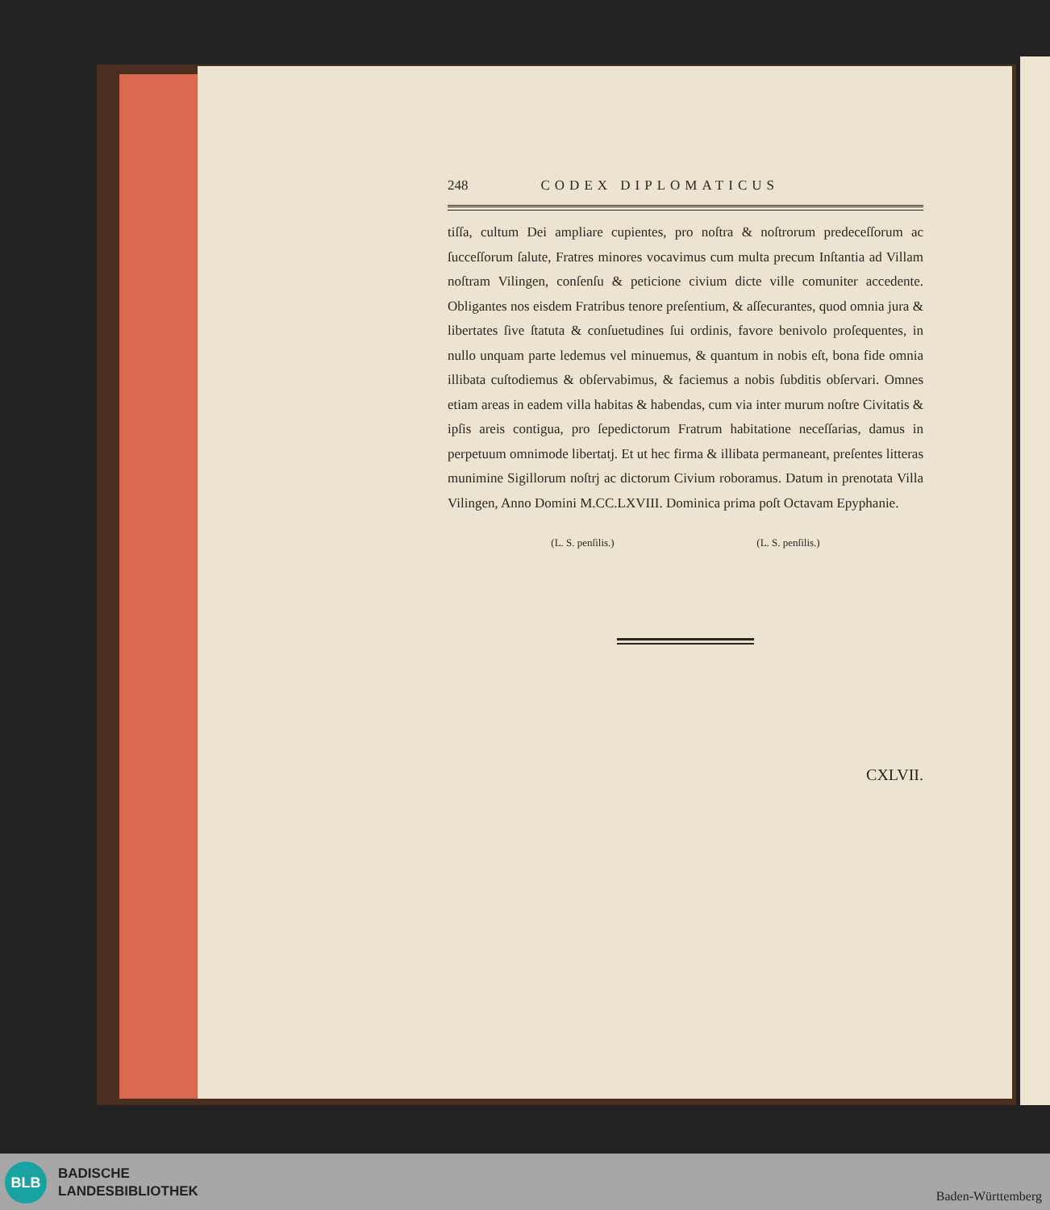248 CODEX DIPLOMATICUS
tiſſa, cultum Dei ampliare cupientes, pro noſtra & noſtrorum predeceſſorum ac ſucceſſorum ſalute, Fratres minores vocavimus cum multa precum Inſtantia ad Villam noſtram Vilingen, conſenſu & peticione civium dicte ville comuniter accedente. Obligantes nos eisdem Fratribus tenore preſentium, & aſſecurantes, quod omnia jura & libertates ſive ſtatuta & conſuetudines ſui ordinis, favore benivolo proſequentes, in nullo unquam parte ledemus vel minuemus, & quantum in nobis eſt, bona fide omnia illibata cuſtodiemus & obſervabimus, & faciemus a nobis ſubditis obſervari. Omnes etiam areas in eadem villa habitas & habendas, cum via inter murum noſtre Civitatis & ipſis areis contigua, pro ſepedictorum Fratrum habitatione neceſſarias, damus in perpetuum omnimode libertatj. Et ut hec firma & illibata permaneant, preſentes litteras munimine Sigillorum noſtrj ac dictorum Civium roboramus. Datum in prenotata Villa Vilingen, Anno Domini M.CC.LXVIII. Dominica prima poſt Octavam Epyphanie.
(L. S. penſilis.) (L. S. penſilis.)
CXLVII.
BLB
BADISCHE
LANDESBIBLIOTHEK
Baden-Württemberg